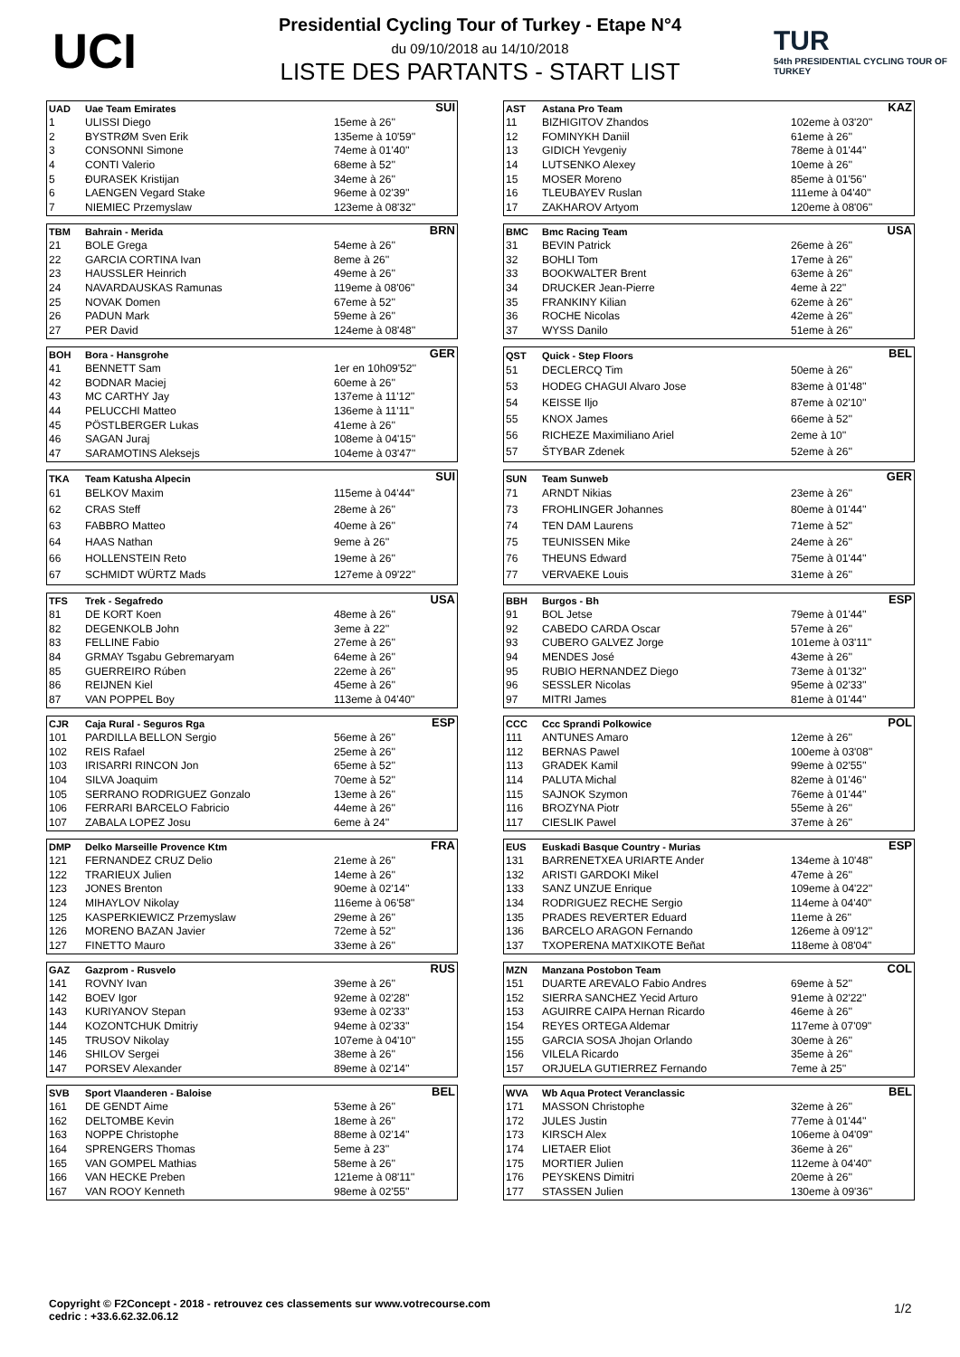UCI
TUR
54th PRESIDENTIAL CYCLING TOUR OF TURKEY
Presidential Cycling Tour of Turkey - Etape N°4
du 09/10/2018 au 14/10/2018
LISTE DES PARTANTS - START LIST
| UAD | Uae Team Emirates | | SUI |
| 1 | ULISSI Diego | 15eme à 26'' | |
| 2 | BYSTRØM Sven Erik | 135eme à 10'59'' | |
| 3 | CONSONNI Simone | 74eme à 01'40'' | |
| 4 | CONTI Valerio | 68eme à 52'' | |
| 5 | ĐURASEK Kristijan | 34eme à 26'' | |
| 6 | LAENGEN Vegard Stake | 96eme à 02'39'' | |
| 7 | NIEMIEC Przemyslaw | 123eme à 08'32'' | |
| TBM | Bahrain - Merida | | BRN |
| 21 | BOLE Grega | 54eme à 26'' | |
| 22 | GARCIA CORTINA Ivan | 8eme à 26'' | |
| 23 | HAUSSLER Heinrich | 49eme à 26'' | |
| 24 | NAVARDAUSKAS Ramunas | 119eme à 08'06'' | |
| 25 | NOVAK Domen | 67eme à 52'' | |
| 26 | PADUN Mark | 59eme à 26'' | |
| 27 | PER David | 124eme à 08'48'' | |
| BOH | Bora - Hansgrohe | | GER |
| 41 | BENNETT Sam | 1er en 10h09'52'' | |
| 42 | BODNAR Maciej | 60eme à 26'' | |
| 43 | MC CARTHY Jay | 137eme à 11'12'' | |
| 44 | PELUCCHI Matteo | 136eme à 11'11'' | |
| 45 | PÖSTLBERGER Lukas | 41eme à 26'' | |
| 46 | SAGAN Juraj | 108eme à 04'15'' | |
| 47 | SARAMOTINS Aleksejs | 104eme à 03'47'' | |
| TKA | Team Katusha Alpecin | | SUI |
| 61 | BELKOV Maxim | 115eme à 04'44'' | |
| 62 | CRAS Steff | 28eme à 26'' | |
| 63 | FABBRO Matteo | 40eme à 26'' | |
| 64 | HAAS Nathan | 9eme à 26'' | |
| 66 | HOLLENSTEIN Reto | 19eme à 26'' | |
| 67 | SCHMIDT WÜRTZ Mads | 127eme à 09'22'' | |
| TFS | Trek - Segafredo | | USA |
| 81 | DE KORT Koen | 48eme à 26'' | |
| 82 | DEGENKOLB John | 3eme à 22'' | |
| 83 | FELLINE Fabio | 27eme à 26'' | |
| 84 | GRMAY Tsgabu Gebremaryam | 64eme à 26'' | |
| 85 | GUERREIRO Rúben | 22eme à 26'' | |
| 86 | REIJNEN Kiel | 45eme à 26'' | |
| 87 | VAN POPPEL Boy | 113eme à 04'40'' | |
| CJR | Caja Rural - Seguros Rga | | ESP |
| 101 | PARDILLA BELLON Sergio | 56eme à 26'' | |
| 102 | REIS Rafael | 25eme à 26'' | |
| 103 | IRISARRI RINCON Jon | 65eme à 52'' | |
| 104 | SILVA Joaquim | 70eme à 52'' | |
| 105 | SERRANO RODRIGUEZ Gonzalo | 13eme à 26'' | |
| 106 | FERRARI BARCELO Fabricio | 44eme à 26'' | |
| 107 | ZABALA LOPEZ Josu | 6eme à 24'' | |
| DMP | Delko Marseille Provence Ktm | | FRA |
| 121 | FERNANDEZ CRUZ Delio | 21eme à 26'' | |
| 122 | TRARIEUX Julien | 14eme à 26'' | |
| 123 | JONES Brenton | 90eme à 02'14'' | |
| 124 | MIHAYLOV Nikolay | 116eme à 06'58'' | |
| 125 | KASPERKIEWICZ Przemyslaw | 29eme à 26'' | |
| 126 | MORENO BAZAN Javier | 72eme à 52'' | |
| 127 | FINETTO Mauro | 33eme à 26'' | |
| GAZ | Gazprom - Rusvelo | | RUS |
| 141 | ROVNY Ivan | 39eme à 26'' | |
| 142 | BOEV Igor | 92eme à 02'28'' | |
| 143 | KURIYANOV Stepan | 93eme à 02'33'' | |
| 144 | KOZONTCHUK Dmitriy | 94eme à 02'33'' | |
| 145 | TRUSOV Nikolay | 107eme à 04'10'' | |
| 146 | SHILOV Sergei | 38eme à 26'' | |
| 147 | PORSEV Alexander | 89eme à 02'14'' | |
| SVB | Sport Vlaanderen - Baloise | | BEL |
| 161 | DE GENDT Aime | 53eme à 26'' | |
| 162 | DELTOMBE Kevin | 18eme à 26'' | |
| 163 | NOPPE Christophe | 88eme à 02'14'' | |
| 164 | SPRENGERS Thomas | 5eme à 23'' | |
| 165 | VAN GOMPEL Mathias | 58eme à 26'' | |
| 166 | VAN HECKE Preben | 121eme à 08'11'' | |
| 167 | VAN ROOY Kenneth | 98eme à 02'55'' | |
| AST | Astana Pro Team | | KAZ |
| 11 | BIZHIGITOV Zhandos | 102eme à 03'20'' | |
| 12 | FOMINYKH Daniil | 61eme à 26'' | |
| 13 | GIDICH Yevgeniy | 78eme à 01'44'' | |
| 14 | LUTSENKO Alexey | 10eme à 26'' | |
| 15 | MOSER Moreno | 85eme à 01'56'' | |
| 16 | TLEUBAYEV Ruslan | 111eme à 04'40'' | |
| 17 | ZAKHAROV Artyom | 120eme à 08'06'' | |
| BMC | Bmc Racing Team | | USA |
| 31 | BEVIN Patrick | 26eme à 26'' | |
| 32 | BOHLI Tom | 17eme à 26'' | |
| 33 | BOOKWALTER Brent | 63eme à 26'' | |
| 34 | DRUCKER Jean-Pierre | 4eme à 22'' | |
| 35 | FRANKINY Kilian | 62eme à 26'' | |
| 36 | ROCHE Nicolas | 42eme à 26'' | |
| 37 | WYSS Danilo | 51eme à 26'' | |
| QST | Quick - Step Floors | | BEL |
| 51 | DECLERCQ Tim | 50eme à 26'' | |
| 53 | HODEG CHAGUI Alvaro Jose | 83eme à 01'48'' | |
| 54 | KEISSE Iljo | 87eme à 02'10'' | |
| 55 | KNOX James | 66eme à 52'' | |
| 56 | RICHEZE Maximiliano Ariel | 2eme à 10'' | |
| 57 | ŠTYBAR Zdenek | 52eme à 26'' | |
| SUN | Team Sunweb | | GER |
| 71 | ARNDT Nikias | 23eme à 26'' | |
| 73 | FROHLINGER Johannes | 80eme à 01'44'' | |
| 74 | TEN DAM Laurens | 71eme à 52'' | |
| 75 | TEUNISSEN Mike | 24eme à 26'' | |
| 76 | THEUNS Edward | 75eme à 01'44'' | |
| 77 | VERVAEKE Louis | 31eme à 26'' | |
| BBH | Burgos - Bh | | ESP |
| 91 | BOL Jetse | 79eme à 01'44'' | |
| 92 | CABEDO CARDA Oscar | 57eme à 26'' | |
| 93 | CUBERO GALVEZ Jorge | 101eme à 03'11'' | |
| 94 | MENDES José | 43eme à 26'' | |
| 95 | RUBIO HERNANDEZ Diego | 73eme à 01'32'' | |
| 96 | SESSLER Nicolas | 95eme à 02'33'' | |
| 97 | MITRI James | 81eme à 01'44'' | |
| CCC | Ccc Sprandi Polkowice | | POL |
| 111 | ANTUNES Amaro | 12eme à 26'' | |
| 112 | BERNAS Pawel | 100eme à 03'08'' | |
| 113 | GRADEK Kamil | 99eme à 02'55'' | |
| 114 | PALUTA Michal | 82eme à 01'46'' | |
| 115 | SAJNOK Szymon | 76eme à 01'44'' | |
| 116 | BROZYNA Piotr | 55eme à 26'' | |
| 117 | CIESLIK Pawel | 37eme à 26'' | |
| EUS | Euskadi Basque Country - Murias | | ESP |
| 131 | BARRENETXEA URIARTE Ander | 134eme à 10'48'' | |
| 132 | ARISTI GARDOKI Mikel | 47eme à 26'' | |
| 133 | SANZ UNZUE Enrique | 109eme à 04'22'' | |
| 134 | RODRIGUEZ RECHE Sergio | 114eme à 04'40'' | |
| 135 | PRADES REVERTER Eduard | 11eme à 26'' | |
| 136 | BARCELO ARAGON Fernando | 126eme à 09'12'' | |
| 137 | TXOPERENA MATXIKOTE Beñat | 118eme à 08'04'' | |
| MZN | Manzana Postobon Team | | COL |
| 151 | DUARTE AREVALO Fabio Andres | 69eme à 52'' | |
| 152 | SIERRA SANCHEZ Yecid Arturo | 91eme à 02'22'' | |
| 153 | AGUIRRE CAIPA Hernan Ricardo | 46eme à 26'' | |
| 154 | REYES ORTEGA Aldemar | 117eme à 07'09'' | |
| 155 | GARCIA SOSA Jhojan Orlando | 30eme à 26'' | |
| 156 | VILELA Ricardo | 35eme à 26'' | |
| 157 | ORJUELA GUTIERREZ Fernando | 7eme à 25'' | |
| WVA | Wb Aqua Protect Veranclassic | | BEL |
| 171 | MASSON Christophe | 32eme à 26'' | |
| 172 | JULES Justin | 77eme à 01'44'' | |
| 173 | KIRSCH Alex | 106eme à 04'09'' | |
| 174 | LIETAER Eliot | 36eme à 26'' | |
| 175 | MORTIER Julien | 112eme à 04'40'' | |
| 176 | PEYSKENS Dimitri | 20eme à 26'' | |
| 177 | STASSEN Julien | 130eme à 09'36'' | |
Copyright © F2Concept - 2018 - retrouvez ces classements sur www.votrecourse.com
cedric : +33.6.62.32.06.12
1/2